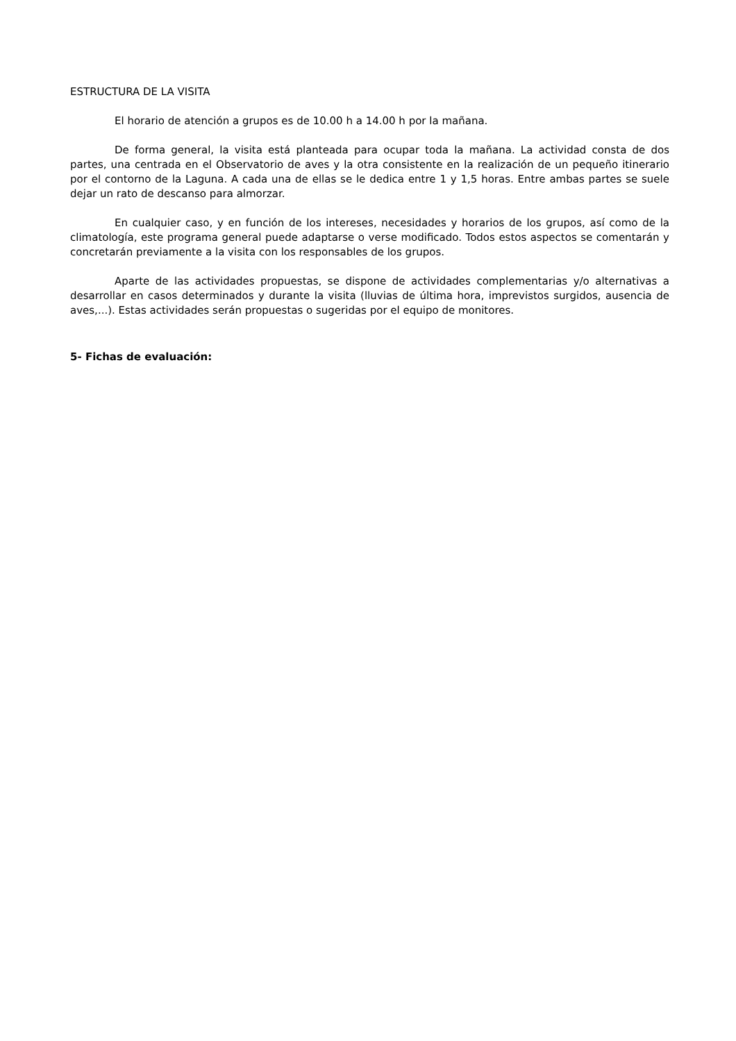ESTRUCTURA DE LA VISITA
El horario de atención a grupos es de 10.00 h a 14.00 h por la mañana.
De forma general, la visita está planteada para ocupar toda la mañana. La actividad consta de dos partes, una centrada en el Observatorio de aves y la otra consistente en la realización de un pequeño itinerario por el contorno de la Laguna. A cada una de ellas se le dedica entre 1 y 1,5 horas. Entre ambas partes se suele dejar un rato de descanso para almorzar.
En cualquier caso, y en función de los intereses, necesidades y horarios de los grupos, así como de la climatología, este programa general puede adaptarse o verse modificado. Todos estos aspectos se comentarán y concretarán previamente a la visita con los responsables de los grupos.
Aparte de las actividades propuestas, se dispone de actividades complementarias y/o alternativas a desarrollar en casos determinados y durante la visita (lluvias de última hora, imprevistos surgidos, ausencia de aves,...). Estas actividades serán propuestas o sugeridas por el equipo de monitores.
5- Fichas de evaluación: